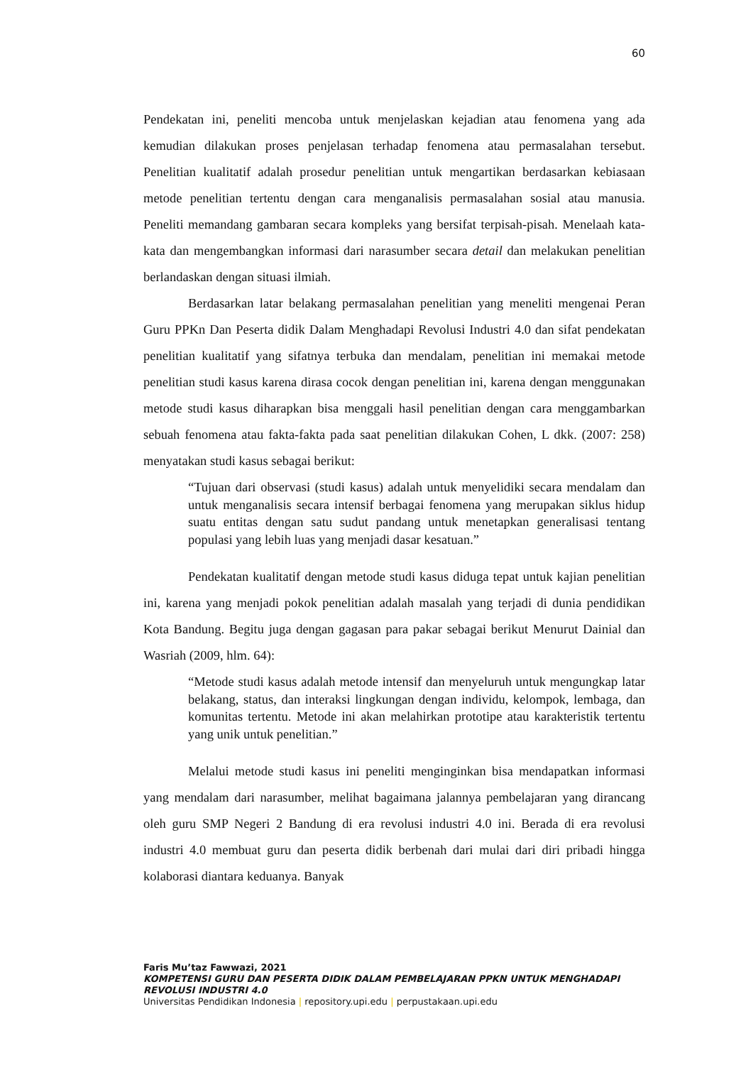60
Pendekatan ini, peneliti mencoba untuk menjelaskan kejadian atau fenomena yang ada kemudian dilakukan proses penjelasan terhadap fenomena atau permasalahan tersebut. Penelitian kualitatif adalah prosedur penelitian untuk mengartikan berdasarkan kebiasaan metode penelitian tertentu dengan cara menganalisis permasalahan sosial atau manusia. Peneliti memandang gambaran secara kompleks yang bersifat terpisah-pisah. Menelaah kata-kata dan mengembangkan informasi dari narasumber secara detail dan melakukan penelitian berlandaskan dengan situasi ilmiah.
Berdasarkan latar belakang permasalahan penelitian yang meneliti mengenai Peran Guru PPKn Dan Peserta didik Dalam Menghadapi Revolusi Industri 4.0 dan sifat pendekatan penelitian kualitatif yang sifatnya terbuka dan mendalam, penelitian ini memakai metode penelitian studi kasus karena dirasa cocok dengan penelitian ini, karena dengan menggunakan metode studi kasus diharapkan bisa menggali hasil penelitian dengan cara menggambarkan sebuah fenomena atau fakta-fakta pada saat penelitian dilakukan Cohen, L dkk. (2007: 258) menyatakan studi kasus sebagai berikut:
“Tujuan dari observasi (studi kasus) adalah untuk menyelidiki secara mendalam dan untuk menganalisis secara intensif berbagai fenomena yang merupakan siklus hidup suatu entitas dengan satu sudut pandang untuk menetapkan generalisasi tentang populasi yang lebih luas yang menjadi dasar kesatuan.”
Pendekatan kualitatif dengan metode studi kasus diduga tepat untuk kajian penelitian ini, karena yang menjadi pokok penelitian adalah masalah yang terjadi di dunia pendidikan Kota Bandung. Begitu juga dengan gagasan para pakar sebagai berikut Menurut Dainial dan Wasriah (2009, hlm. 64):
“Metode studi kasus adalah metode intensif dan menyeluruh untuk mengungkap latar belakang, status, dan interaksi lingkungan dengan individu, kelompok, lembaga, dan komunitas tertentu. Metode ini akan melahirkan prototipe atau karakteristik tertentu yang unik untuk penelitian.”
Melalui metode studi kasus ini peneliti menginginkan bisa mendapatkan informasi yang mendalam dari narasumber, melihat bagaimana jalannya pembelajaran yang dirancang oleh guru SMP Negeri 2 Bandung di era revolusi industri 4.0 ini. Berada di era revolusi industri 4.0 membuat guru dan peserta didik berbenah dari mulai dari diri pribadi hingga kolaborasi diantara keduanya. Banyak
Faris Mu’taz Fawwazi, 2021
KOMPETENSI GURU DAN PESERTA DIDIK DALAM PEMBELAJARAN PPKN UNTUK MENGHADAPI
REVOLUSI INDUSTRI 4.0
Universitas Pendidikan Indonesia | repository.upi.edu | perpustakaan.upi.edu